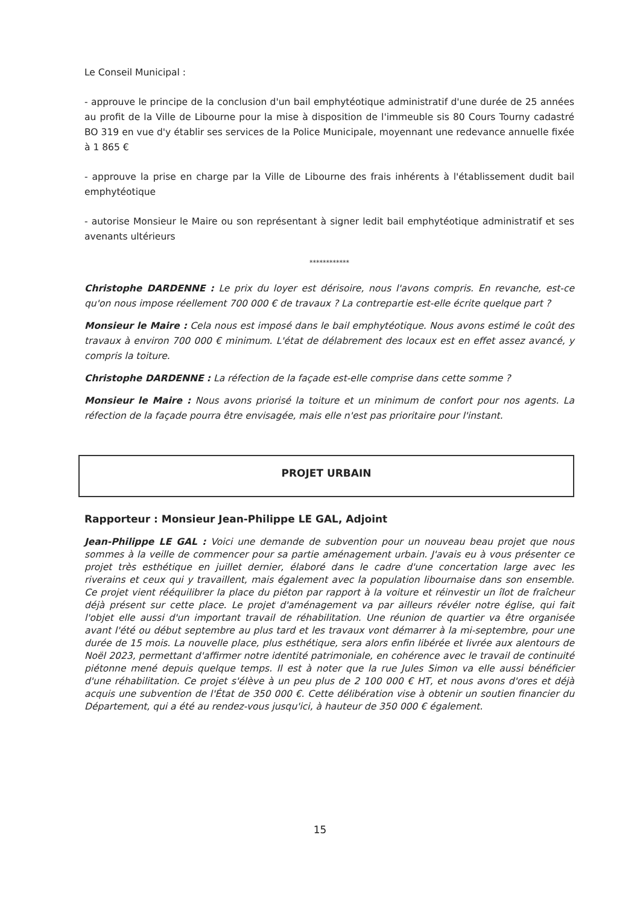Le Conseil Municipal :
- approuve le principe de la conclusion d'un bail emphytéotique administratif d'une durée de 25 années au profit de la Ville de Libourne pour la mise à disposition de l'immeuble sis 80 Cours Tourny cadastré BO 319 en vue d'y établir ses services de la Police Municipale, moyennant une redevance annuelle fixée à 1 865 €
- approuve la prise en charge par la Ville de Libourne des frais inhérents à l'établissement dudit bail emphytéotique
- autorise Monsieur le Maire ou son représentant à signer ledit bail emphytéotique administratif et ses avenants ultérieurs
************
Christophe DARDENNE : Le prix du loyer est dérisoire, nous l'avons compris. En revanche, est-ce qu'on nous impose réellement 700 000 € de travaux ? La contrepartie est-elle écrite quelque part ?
Monsieur le Maire : Cela nous est imposé dans le bail emphytéotique. Nous avons estimé le coût des travaux à environ 700 000 € minimum. L'état de délabrement des locaux est en effet assez avancé, y compris la toiture.
Christophe DARDENNE : La réfection de la façade est-elle comprise dans cette somme ?
Monsieur le Maire : Nous avons priorisé la toiture et un minimum de confort pour nos agents. La réfection de la façade pourra être envisagée, mais elle n'est pas prioritaire pour l'instant.
PROJET URBAIN
Rapporteur : Monsieur Jean-Philippe LE GAL, Adjoint
Jean-Philippe LE GAL : Voici une demande de subvention pour un nouveau beau projet que nous sommes à la veille de commencer pour sa partie aménagement urbain. J'avais eu à vous présenter ce projet très esthétique en juillet dernier, élaboré dans le cadre d'une concertation large avec les riverains et ceux qui y travaillent, mais également avec la population libournaise dans son ensemble. Ce projet vient rééquilibrer la place du piéton par rapport à la voiture et réinvestir un îlot de fraîcheur déjà présent sur cette place. Le projet d'aménagement va par ailleurs révéler notre église, qui fait l'objet elle aussi d'un important travail de réhabilitation. Une réunion de quartier va être organisée avant l'été ou début septembre au plus tard et les travaux vont démarrer à la mi-septembre, pour une durée de 15 mois. La nouvelle place, plus esthétique, sera alors enfin libérée et livrée aux alentours de Noël 2023, permettant d'affirmer notre identité patrimoniale, en cohérence avec le travail de continuité piétonne mené depuis quelque temps. Il est à noter que la rue Jules Simon va elle aussi bénéficier d'une réhabilitation. Ce projet s'élève à un peu plus de 2 100 000 € HT, et nous avons d'ores et déjà acquis une subvention de l'État de 350 000 €. Cette délibération vise à obtenir un soutien financier du Département, qui a été au rendez-vous jusqu'ici, à hauteur de 350 000 € également.
15